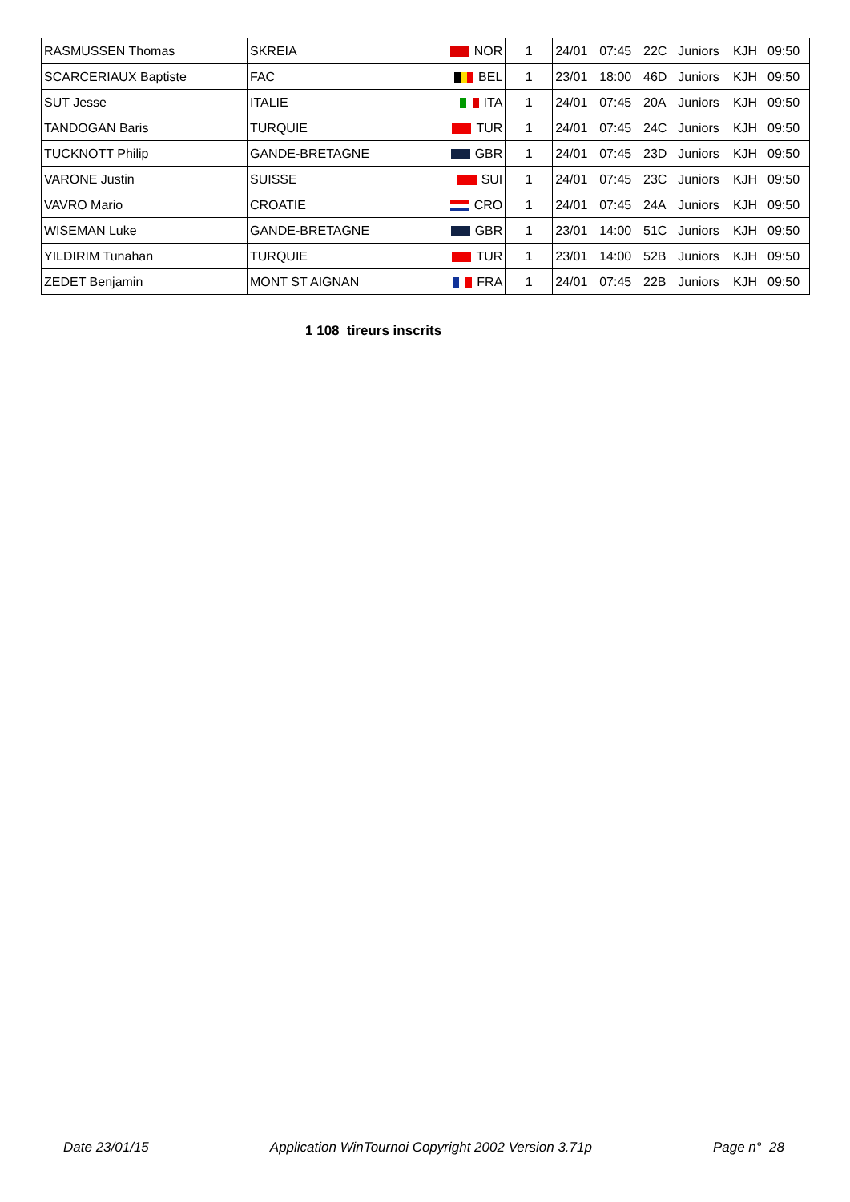| RASMUSSEN Thomas | SKREIA | NOR | 1 | 24/01 | 07:45 | 22C | Juniors | KJH | 09:50 |
| SCARCERIAUX Baptiste | FAC | BEL | 1 | 23/01 | 18:00 | 46D | Juniors | KJH | 09:50 |
| SUT Jesse | ITALIE | ITA | 1 | 24/01 | 07:45 | 20A | Juniors | KJH | 09:50 |
| TANDOGAN Baris | TURQUIE | TUR | 1 | 24/01 | 07:45 | 24C | Juniors | KJH | 09:50 |
| TUCKNOTT Philip | GANDE-BRETAGNE | GBR | 1 | 24/01 | 07:45 | 23D | Juniors | KJH | 09:50 |
| VARONE Justin | SUISSE | SUI | 1 | 24/01 | 07:45 | 23C | Juniors | KJH | 09:50 |
| VAVRO Mario | CROATIE | CRO | 1 | 24/01 | 07:45 | 24A | Juniors | KJH | 09:50 |
| WISEMAN Luke | GANDE-BRETAGNE | GBR | 1 | 23/01 | 14:00 | 51C | Juniors | KJH | 09:50 |
| YILDIRIM Tunahan | TURQUIE | TUR | 1 | 23/01 | 14:00 | 52B | Juniors | KJH | 09:50 |
| ZEDET Benjamin | MONT ST AIGNAN | FRA | 1 | 24/01 | 07:45 | 22B | Juniors | KJH | 09:50 |
1 108 tireurs inscrits
Date 23/01/15 Application WinTournoi Copyright 2002 Version 3.71p Page n° 28